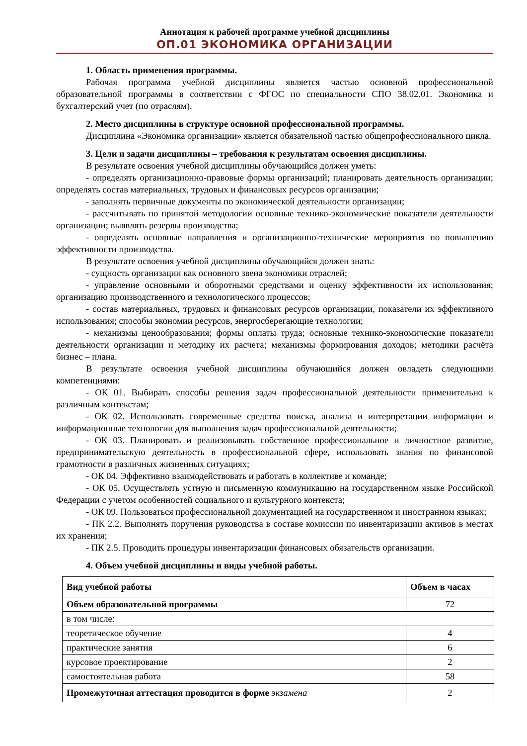Аннотация к рабочей программе учебной дисциплины
ОП.01 ЭКОНОМИКА ОРГАНИЗАЦИИ
1. Область применения программы.
Рабочая программа учебной дисциплины является частью основной профессиональной образовательной программы в соответствии с ФГОС по специальности СПО 38.02.01. Экономика и бухгалтерский учет (по отраслям).
2. Место дисциплины в структуре основной профессиональной программы.
Дисциплина «Экономика организации» является обязательной частью общепрофессионального цикла.
3. Цели и задачи дисциплины – требования к результатам освоения дисциплины.
В результате освоения учебной дисциплины обучающийся должен уметь:
- определять организационно-правовые формы организаций; планировать деятельность организации; определять состав материальных, трудовых и финансовых ресурсов организации;
- заполнять первичные документы по экономической деятельности организации;
- рассчитывать по принятой методологии основные технико-экономические показатели деятельности организации; выявлять резервы производства;
- определять основные направления и организационно-технические мероприятия по повышению эффективности производства.
В результате освоения учебной дисциплины обучающийся должен знать:
- сущность организации как основного звена экономики отраслей;
- управление основными и оборотными средствами и оценку эффективности их использования; организацию производственного и технологического процессов;
- состав материальных, трудовых и финансовых ресурсов организации, показатели их эффективного использования; способы экономии ресурсов, энергосберегающие технологии;
- механизмы ценообразования; формы оплаты труда; основные технико-экономические показатели деятельности организации и методику их расчета; механизмы формирования доходов; методики расчёта бизнес – плана.
В результате освоения учебной дисциплины обучающийся должен овладеть следующими компетенциями:
- ОК 01. Выбирать способы решения задач профессиональной деятельности применительно к различным контекстам;
- ОК 02. Использовать современные средства поиска, анализа и интерпретации информации и информационные технологии для выполнения задач профессиональной деятельности;
- ОК 03. Планировать и реализовывать собственное профессиональное и личностное развитие, предпринимательскую деятельность в профессиональной сфере, использовать знания по финансовой грамотности в различных жизненных ситуациях;
- ОК 04. Эффективно взаимодействовать и работать в коллективе и команде;
- ОК 05. Осуществлять устную и письменную коммуникацию на государственном языке Российской Федерации с учетом особенностей социального и культурного контекста;
- ОК 09. Пользоваться профессиональной документацией на государственном и иностранном языках;
- ПК 2.2. Выполнять поручения руководства в составе комиссии по инвентаризации активов в местах их хранения;
- ПК 2.5. Проводить процедуры инвентаризации финансовых обязательств организации.
4. Объем учебной дисциплины и виды учебной работы.
| Вид учебной работы | Объем в часах |
| --- | --- |
| Объем образовательной программы | 72 |
| в том числе: | |
| теоретическое обучение | 4 |
| практические занятия | 6 |
| курсовое проектирование | 2 |
| самостоятельная работа | 58 |
| Промежуточная аттестация проводится в форме экзамена | 2 |